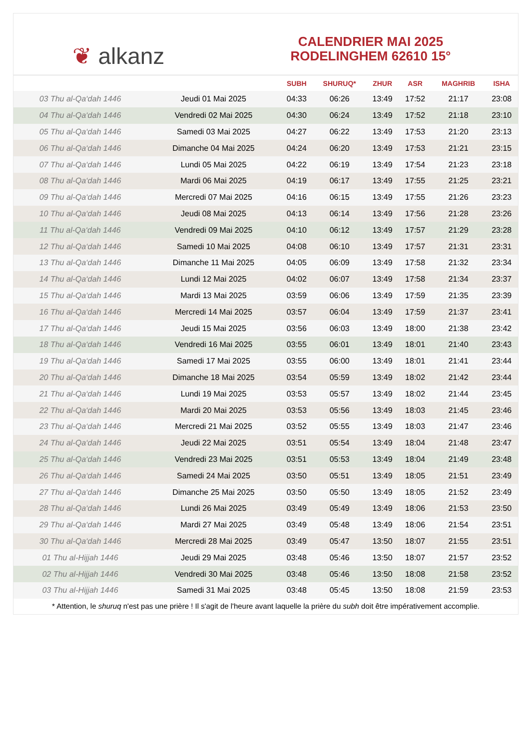❦ alkanz
CALENDRIER MAI 2025
RODELINGHEM 62610 15°
| | | SUBH | SHURUQ* | ZHUR | ASR | MAGHRIB | ISHA |
| --- | --- | --- | --- | --- | --- | --- | --- |
| 03 Thu al-Qa‘dah 1446 | Jeudi 01 Mai 2025 | 04:33 | 06:26 | 13:49 | 17:52 | 21:17 | 23:08 |
| 04 Thu al-Qa‘dah 1446 | Vendredi 02 Mai 2025 | 04:30 | 06:24 | 13:49 | 17:52 | 21:18 | 23:10 |
| 05 Thu al-Qa‘dah 1446 | Samedi 03 Mai 2025 | 04:27 | 06:22 | 13:49 | 17:53 | 21:20 | 23:13 |
| 06 Thu al-Qa‘dah 1446 | Dimanche 04 Mai 2025 | 04:24 | 06:20 | 13:49 | 17:53 | 21:21 | 23:15 |
| 07 Thu al-Qa‘dah 1446 | Lundi 05 Mai 2025 | 04:22 | 06:19 | 13:49 | 17:54 | 21:23 | 23:18 |
| 08 Thu al-Qa‘dah 1446 | Mardi 06 Mai 2025 | 04:19 | 06:17 | 13:49 | 17:55 | 21:25 | 23:21 |
| 09 Thu al-Qa‘dah 1446 | Mercredi 07 Mai 2025 | 04:16 | 06:15 | 13:49 | 17:55 | 21:26 | 23:23 |
| 10 Thu al-Qa‘dah 1446 | Jeudi 08 Mai 2025 | 04:13 | 06:14 | 13:49 | 17:56 | 21:28 | 23:26 |
| 11 Thu al-Qa‘dah 1446 | Vendredi 09 Mai 2025 | 04:10 | 06:12 | 13:49 | 17:57 | 21:29 | 23:28 |
| 12 Thu al-Qa‘dah 1446 | Samedi 10 Mai 2025 | 04:08 | 06:10 | 13:49 | 17:57 | 21:31 | 23:31 |
| 13 Thu al-Qa‘dah 1446 | Dimanche 11 Mai 2025 | 04:05 | 06:09 | 13:49 | 17:58 | 21:32 | 23:34 |
| 14 Thu al-Qa‘dah 1446 | Lundi 12 Mai 2025 | 04:02 | 06:07 | 13:49 | 17:58 | 21:34 | 23:37 |
| 15 Thu al-Qa‘dah 1446 | Mardi 13 Mai 2025 | 03:59 | 06:06 | 13:49 | 17:59 | 21:35 | 23:39 |
| 16 Thu al-Qa‘dah 1446 | Mercredi 14 Mai 2025 | 03:57 | 06:04 | 13:49 | 17:59 | 21:37 | 23:41 |
| 17 Thu al-Qa‘dah 1446 | Jeudi 15 Mai 2025 | 03:56 | 06:03 | 13:49 | 18:00 | 21:38 | 23:42 |
| 18 Thu al-Qa‘dah 1446 | Vendredi 16 Mai 2025 | 03:55 | 06:01 | 13:49 | 18:01 | 21:40 | 23:43 |
| 19 Thu al-Qa‘dah 1446 | Samedi 17 Mai 2025 | 03:55 | 06:00 | 13:49 | 18:01 | 21:41 | 23:44 |
| 20 Thu al-Qa‘dah 1446 | Dimanche 18 Mai 2025 | 03:54 | 05:59 | 13:49 | 18:02 | 21:42 | 23:44 |
| 21 Thu al-Qa‘dah 1446 | Lundi 19 Mai 2025 | 03:53 | 05:57 | 13:49 | 18:02 | 21:44 | 23:45 |
| 22 Thu al-Qa‘dah 1446 | Mardi 20 Mai 2025 | 03:53 | 05:56 | 13:49 | 18:03 | 21:45 | 23:46 |
| 23 Thu al-Qa‘dah 1446 | Mercredi 21 Mai 2025 | 03:52 | 05:55 | 13:49 | 18:03 | 21:47 | 23:46 |
| 24 Thu al-Qa‘dah 1446 | Jeudi 22 Mai 2025 | 03:51 | 05:54 | 13:49 | 18:04 | 21:48 | 23:47 |
| 25 Thu al-Qa‘dah 1446 | Vendredi 23 Mai 2025 | 03:51 | 05:53 | 13:49 | 18:04 | 21:49 | 23:48 |
| 26 Thu al-Qa‘dah 1446 | Samedi 24 Mai 2025 | 03:50 | 05:51 | 13:49 | 18:05 | 21:51 | 23:49 |
| 27 Thu al-Qa‘dah 1446 | Dimanche 25 Mai 2025 | 03:50 | 05:50 | 13:49 | 18:05 | 21:52 | 23:49 |
| 28 Thu al-Qa‘dah 1446 | Lundi 26 Mai 2025 | 03:49 | 05:49 | 13:49 | 18:06 | 21:53 | 23:50 |
| 29 Thu al-Qa‘dah 1446 | Mardi 27 Mai 2025 | 03:49 | 05:48 | 13:49 | 18:06 | 21:54 | 23:51 |
| 30 Thu al-Qa‘dah 1446 | Mercredi 28 Mai 2025 | 03:49 | 05:47 | 13:50 | 18:07 | 21:55 | 23:51 |
| 01 Thu al-Hijjah 1446 | Jeudi 29 Mai 2025 | 03:48 | 05:46 | 13:50 | 18:07 | 21:57 | 23:52 |
| 02 Thu al-Hijjah 1446 | Vendredi 30 Mai 2025 | 03:48 | 05:46 | 13:50 | 18:08 | 21:58 | 23:52 |
| 03 Thu al-Hijjah 1446 | Samedi 31 Mai 2025 | 03:48 | 05:45 | 13:50 | 18:08 | 21:59 | 23:53 |
* Attention, le shuruq n'est pas une prière ! Il s'agit de l'heure avant laquelle la prière du subh doit être impérativement accomplie.